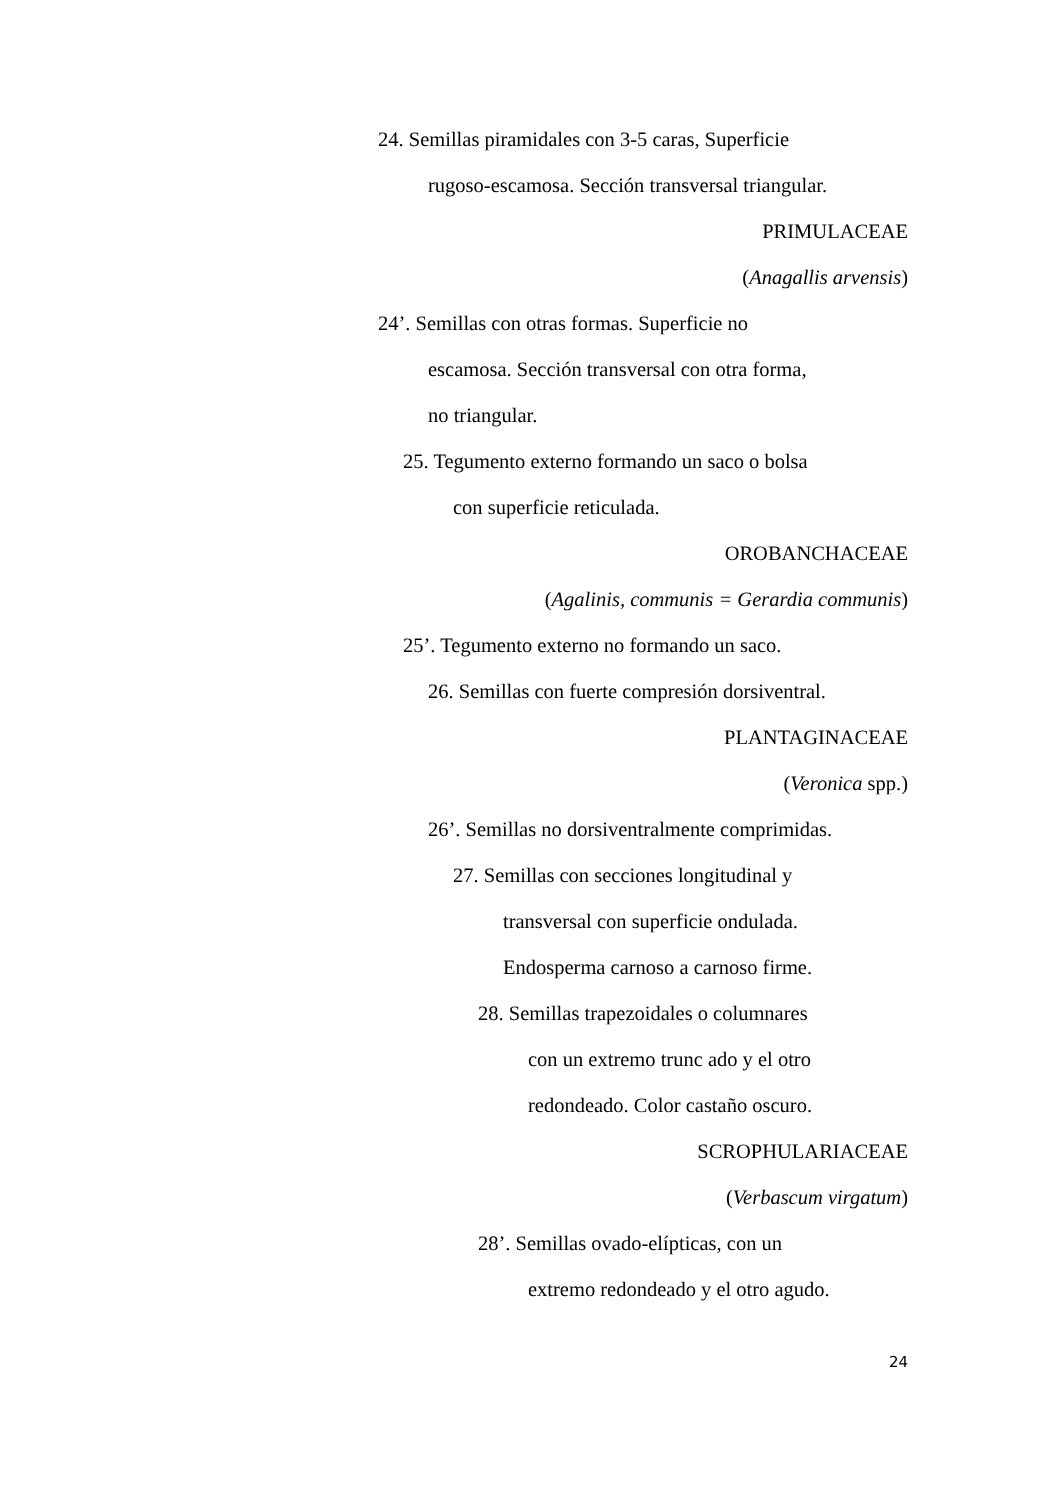24. Semillas piramidales con 3-5 caras, Superficie
rugoso-escamosa. Sección transversal triangular.
PRIMULACEAE
(Anagallis arvensis)
24’. Semillas con otras formas. Superficie no
escamosa. Sección transversal con otra forma,
no triangular.
25. Tegumento externo formando un saco o bolsa
con superficie reticulada.
OROBANCHACEAE
(Agalinis, communis = Gerardia communis)
25’. Tegumento externo no formando un saco.
26. Semillas con fuerte compresión dorsiventral.
PLANTAGINACEAE
(Veronica spp.)
26’. Semillas no dorsiventralmente comprimidas.
27. Semillas con secciones longitudinal y
transversal con superficie ondulada.
Endosperma carnoso a carnoso firme.
28. Semillas trapezoidales o columnares
con un extremo trunc ado y el otro
redondeado. Color castaño oscuro.
SCROPHULARIACEAE
(Verbascum virgatum)
28’. Semillas ovado-elípticas, con un
extremo redondeado y el otro agudo.
24